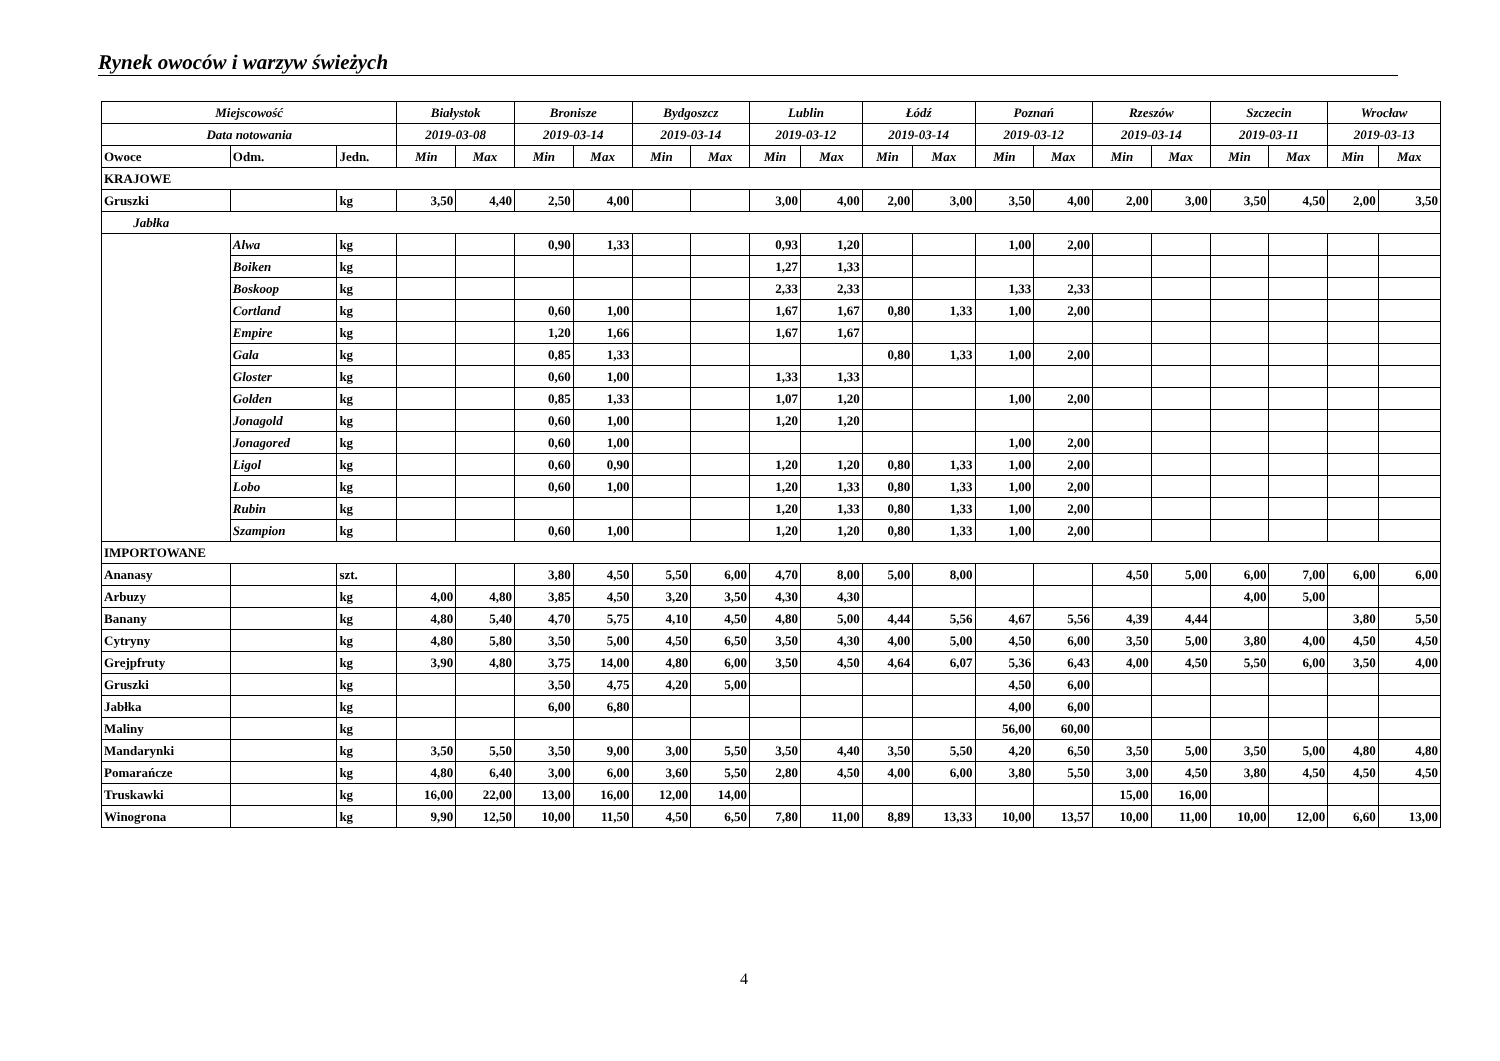Rynek owoców i warzyw świeżych
| Miejscowość | | | Białystok | | Bronisze | | Bydgoszcz | | Lublin | | Łódź | | Poznań | | Rzeszów | | Szczecin | | Wrocław | |
| --- | --- | --- | --- | --- | --- | --- | --- | --- | --- | --- | --- | --- | --- | --- | --- | --- | --- | --- | --- | --- |
| Data notowania | | | 2019-03-08 | | 2019-03-14 | | 2019-03-14 | | 2019-03-12 | | 2019-03-14 | | 2019-03-12 | | 2019-03-14 | | 2019-03-11 | | 2019-03-13 | |
| Owoce | Odm. | Jedn. | Min | Max | Min | Max | Min | Max | Min | Max | Min | Max | Min | Max | Min | Max | Min | Max | Min | Max |
| KRAJOWE | | | | | | | | | | | | | | | | | | | | |
| Gruszki | | kg | 3,50 | 4,40 | 2,50 | 4,00 | | | 3,00 | 4,00 | 2,00 | 3,00 | 3,50 | 4,00 | 2,00 | 3,00 | 3,50 | 4,50 | 2,00 | 3,50 |
| Jabłka | | | | | | | | | | | | | | | | | | | | |
| | Alwa | kg | | | 0,90 | 1,33 | | | 0,93 | 1,20 | | | 1,00 | 2,00 | | | | | | |
| | Boiken | kg | | | | | | | 1,27 | 1,33 | | | | | | | | | | |
| | Boskoop | kg | | | | | | | 2,33 | 2,33 | | | 1,33 | 2,33 | | | | | | |
| | Cortland | kg | | | 0,60 | 1,00 | | | 1,67 | 1,67 | 0,80 | 1,33 | 1,00 | 2,00 | | | | | | |
| | Empire | kg | | | 1,20 | 1,66 | | | 1,67 | 1,67 | | | | | | | | | | |
| | Gala | kg | | | 0,85 | 1,33 | | | | | 0,80 | 1,33 | 1,00 | 2,00 | | | | | | |
| | Gloster | kg | | | 0,60 | 1,00 | | | 1,33 | 1,33 | | | | | | | | | | |
| | Golden | kg | | | 0,85 | 1,33 | | | 1,07 | 1,20 | | | 1,00 | 2,00 | | | | | | |
| | Jonagold | kg | | | 0,60 | 1,00 | | | 1,20 | 1,20 | | | | | | | | | | |
| | Jonagored | kg | | | 0,60 | 1,00 | | | | | | | 1,00 | 2,00 | | | | | | |
| | Ligol | kg | | | 0,60 | 0,90 | | | 1,20 | 1,20 | 0,80 | 1,33 | 1,00 | 2,00 | | | | | | |
| | Lobo | kg | | | 0,60 | 1,00 | | | 1,20 | 1,33 | 0,80 | 1,33 | 1,00 | 2,00 | | | | | | |
| | Rubin | kg | | | | | | | 1,20 | 1,33 | 0,80 | 1,33 | 1,00 | 2,00 | | | | | | |
| | Szampion | kg | | | 0,60 | 1,00 | | | 1,20 | 1,20 | 0,80 | 1,33 | 1,00 | 2,00 | | | | | | |
| IMPORTOWANE | | | | | | | | | | | | | | | | | | | | |
| Ananasy | | szt. | | | 3,80 | 4,50 | 5,50 | 6,00 | 4,70 | 8,00 | 5,00 | 8,00 | | | 4,50 | 5,00 | 6,00 | 7,00 | 6,00 | 6,00 |
| Arbuzy | | kg | 4,00 | 4,80 | 3,85 | 4,50 | 3,20 | 3,50 | 4,30 | 4,30 | | | | | | | 4,00 | 5,00 | | |
| Banany | | kg | 4,80 | 5,40 | 4,70 | 5,75 | 4,10 | 4,50 | 4,80 | 5,00 | 4,44 | 5,56 | 4,67 | 5,56 | 4,39 | 4,44 | | | 3,80 | 5,50 |
| Cytryny | | kg | 4,80 | 5,80 | 3,50 | 5,00 | 4,50 | 6,50 | 3,50 | 4,30 | 4,00 | 5,00 | 4,50 | 6,00 | 3,50 | 5,00 | 3,80 | 4,00 | 4,50 | 4,50 |
| Grejpfruty | | kg | 3,90 | 4,80 | 3,75 | 14,00 | 4,80 | 6,00 | 3,50 | 4,50 | 4,64 | 6,07 | 5,36 | 6,43 | 4,00 | 4,50 | 5,50 | 6,00 | 3,50 | 4,00 |
| Gruszki | | kg | | | 3,50 | 4,75 | 4,20 | 5,00 | | | | | 4,50 | 6,00 | | | | | | |
| Jabłka | | kg | | | 6,00 | 6,80 | | | | | | | 4,00 | 6,00 | | | | | | |
| Maliny | | kg | | | | | | | | | | | 56,00 | 60,00 | | | | | | |
| Mandarynki | | kg | 3,50 | 5,50 | 3,50 | 9,00 | 3,00 | 5,50 | 3,50 | 4,40 | 3,50 | 5,50 | 4,20 | 6,50 | 3,50 | 5,00 | 3,50 | 5,00 | 4,80 | 4,80 |
| Pomarańcze | | kg | 4,80 | 6,40 | 3,00 | 6,00 | 3,60 | 5,50 | 2,80 | 4,50 | 4,00 | 6,00 | 3,80 | 5,50 | 3,00 | 4,50 | 3,80 | 4,50 | 4,50 | 4,50 |
| Truskawki | | kg | 16,00 | 22,00 | 13,00 | 16,00 | 12,00 | 14,00 | | | | | | | 15,00 | 16,00 | | | | |
| Winogrona | | kg | 9,90 | 12,50 | 10,00 | 11,50 | 4,50 | 6,50 | 7,80 | 11,00 | 8,89 | 13,33 | 10,00 | 13,57 | 10,00 | 11,00 | 10,00 | 12,00 | 6,60 | 13,00 |
4